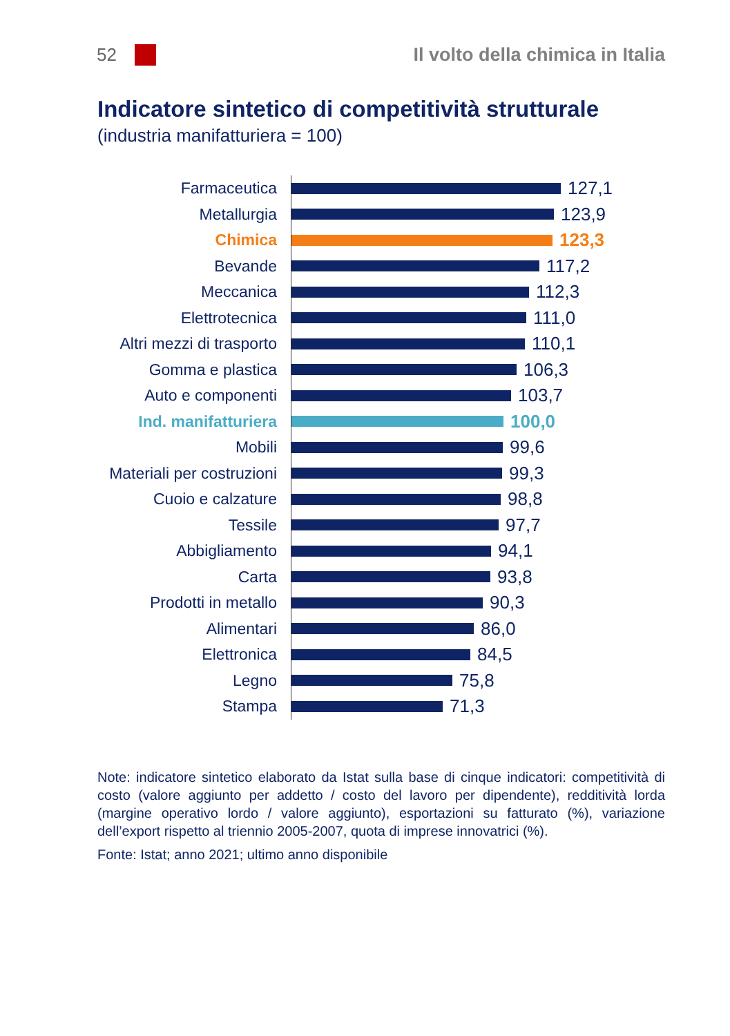52
Il volto della chimica in Italia
Indicatore sintetico di competitività strutturale
(industria manifatturiera = 100)
Farmaceutica
127,1
Metallurgia
123,9
Chimica
123,3
Bevande
117,2
Meccanica
112,3
Elettrotecnica
111,0
Altri mezzi di trasporto
110,1
Gomma e plastica
106,3
Auto e componenti
103,7
Ind. manifatturiera
100,0
Mobili
99,6
Materiali per costruzioni
99,3
Cuoio e calzature
98,8
Tessile
97,7
Abbigliamento
94,1
Carta
93,8
Prodotti in metallo
90,3
Alimentari
86,0
Elettronica
84,5
Legno
75,8
Stampa
71,3
Note: indicatore sintetico elaborato da Istat sulla base di cinque indicatori: competitività di costo (valore aggiunto per addetto / costo del lavoro per dipendente), redditività lorda (margine operativo lordo / valore aggiunto), esportazioni su fatturato (%), variazione dell’export rispetto al triennio 2005-2007, quota di imprese innovatrici (%).
Fonte: Istat; anno 2021; ultimo anno disponibile